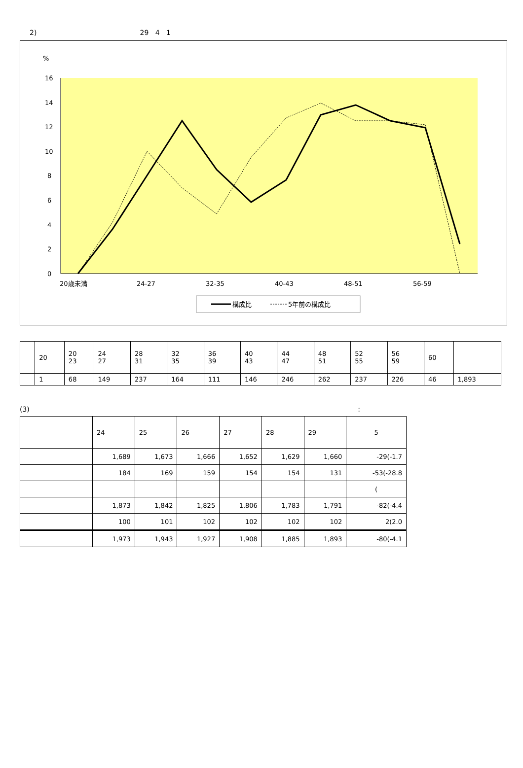2) 29 4 1
%
16
14
12
10
8
6
4
2
0
20歳未満
24-27
32-35
40-43
48-51
56-59
構成比
5年前の構成比
| | 20 | 20 23 | 24 27 | 28 31 | 32 35 | 36 39 | 40 43 | 44 47 | 48 51 | 52 55 | 56 59 | 60 | |
| | 1 | 68 | 149 | 237 | 164 | 111 | 146 | 246 | 262 | 237 | 226 | 46 | 1,893 |
(3):
| | 24 | 25 | 26 | 27 | 28 | 29 | 5 |
| | 1,689 | 1,673 | 1,666 | 1,652 | 1,629 | 1,660 | -29(-1.7 |
| | 184 | 169 | 159 | 154 | 154 | 131 | -53(-28.8 |
| | | | | | | | ( |
| | 1,873 | 1,842 | 1,825 | 1,806 | 1,783 | 1,791 | -82(-4.4 |
| | 100 | 101 | 102 | 102 | 102 | 102 | 2(2.0 |
| | 1,973 | 1,943 | 1,927 | 1,908 | 1,885 | 1,893 | -80(-4.1 |